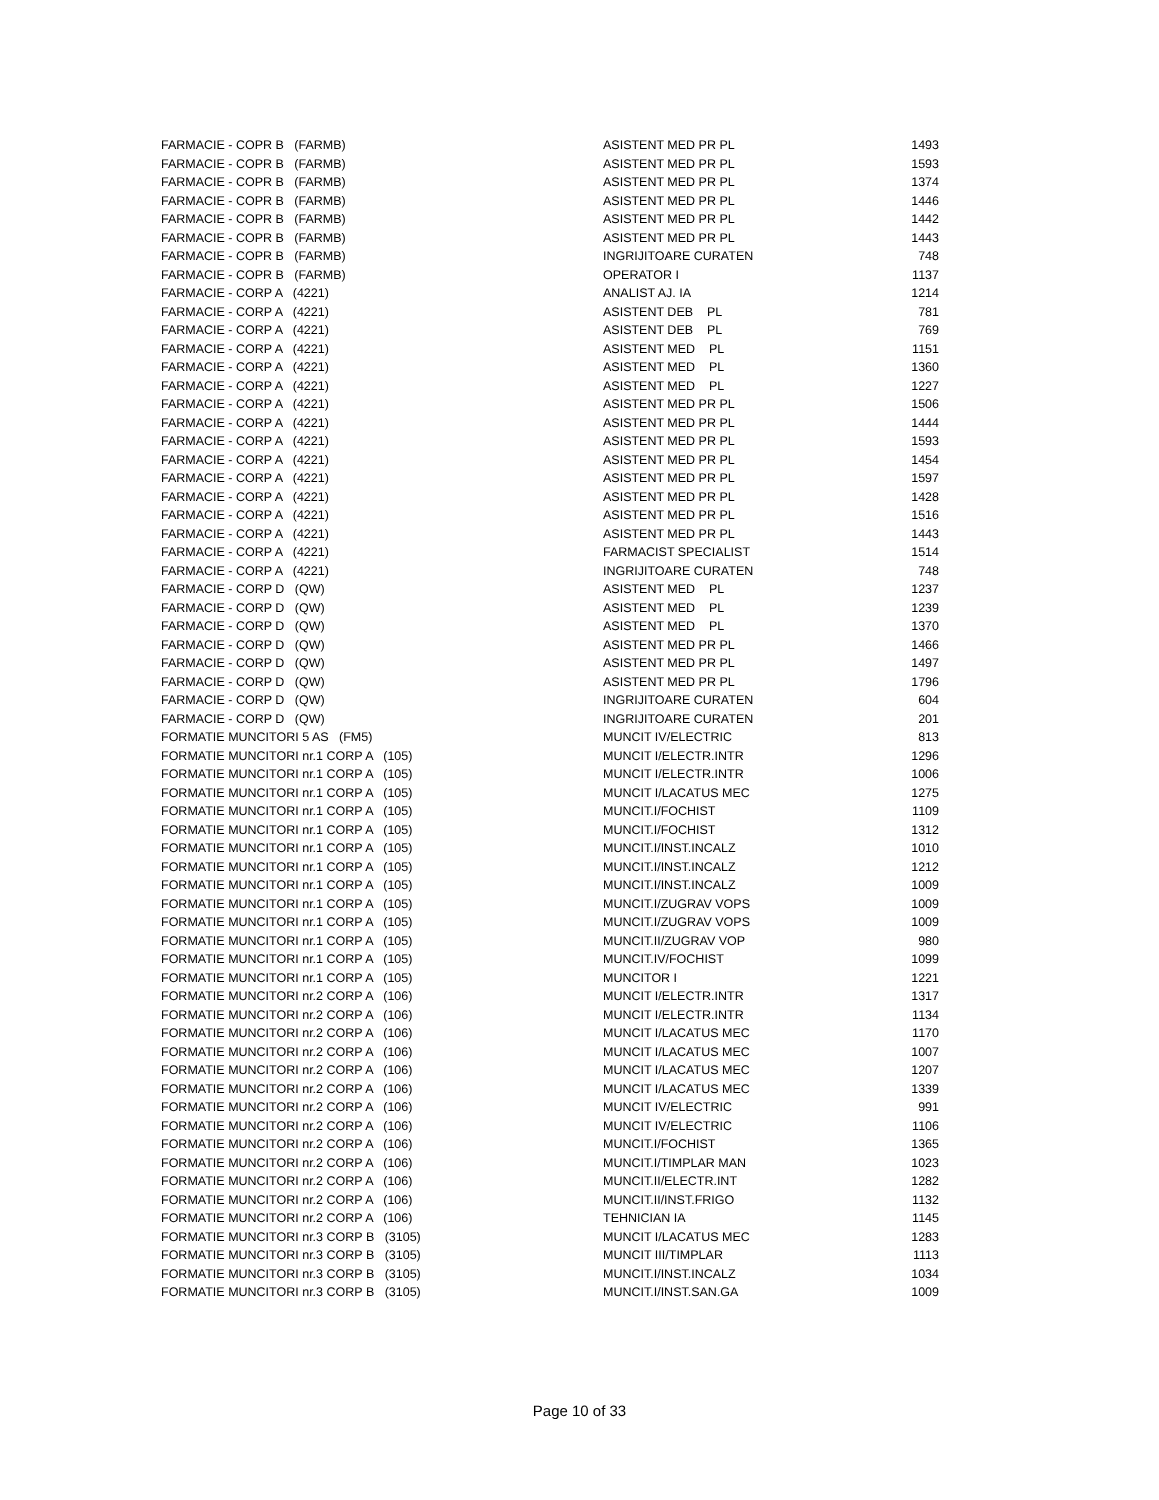| FARMACIE - COPR B (FARMB) | ASISTENT MED PR PL | 1493 |
| FARMACIE - COPR B (FARMB) | ASISTENT MED PR PL | 1593 |
| FARMACIE - COPR B (FARMB) | ASISTENT MED PR PL | 1374 |
| FARMACIE - COPR B (FARMB) | ASISTENT MED PR PL | 1446 |
| FARMACIE - COPR B (FARMB) | ASISTENT MED PR PL | 1442 |
| FARMACIE - COPR B (FARMB) | ASISTENT MED PR PL | 1443 |
| FARMACIE - COPR B (FARMB) | INGRIJITOARE CURATEN | 748 |
| FARMACIE - COPR B (FARMB) | OPERATOR I | 1137 |
| FARMACIE - CORP A (4221) | ANALIST AJ. IA | 1214 |
| FARMACIE - CORP A (4221) | ASISTENT DEB PL | 781 |
| FARMACIE - CORP A (4221) | ASISTENT DEB PL | 769 |
| FARMACIE - CORP A (4221) | ASISTENT MED PL | 1151 |
| FARMACIE - CORP A (4221) | ASISTENT MED PL | 1360 |
| FARMACIE - CORP A (4221) | ASISTENT MED PL | 1227 |
| FARMACIE - CORP A (4221) | ASISTENT MED PR PL | 1506 |
| FARMACIE - CORP A (4221) | ASISTENT MED PR PL | 1444 |
| FARMACIE - CORP A (4221) | ASISTENT MED PR PL | 1593 |
| FARMACIE - CORP A (4221) | ASISTENT MED PR PL | 1454 |
| FARMACIE - CORP A (4221) | ASISTENT MED PR PL | 1597 |
| FARMACIE - CORP A (4221) | ASISTENT MED PR PL | 1428 |
| FARMACIE - CORP A (4221) | ASISTENT MED PR PL | 1516 |
| FARMACIE - CORP A (4221) | ASISTENT MED PR PL | 1443 |
| FARMACIE - CORP A (4221) | FARMACIST SPECIALIST | 1514 |
| FARMACIE - CORP A (4221) | INGRIJITOARE CURATEN | 748 |
| FARMACIE - CORP D (QW) | ASISTENT MED PL | 1237 |
| FARMACIE - CORP D (QW) | ASISTENT MED PL | 1239 |
| FARMACIE - CORP D (QW) | ASISTENT MED PL | 1370 |
| FARMACIE - CORP D (QW) | ASISTENT MED PR PL | 1466 |
| FARMACIE - CORP D (QW) | ASISTENT MED PR PL | 1497 |
| FARMACIE - CORP D (QW) | ASISTENT MED PR PL | 1796 |
| FARMACIE - CORP D (QW) | INGRIJITOARE CURATEN | 604 |
| FARMACIE - CORP D (QW) | INGRIJITOARE CURATEN | 201 |
| FORMATIE MUNCITORI 5 AS (FM5) | MUNCIT IV/ELECTRIC | 813 |
| FORMATIE MUNCITORI nr.1 CORP A (105) | MUNCIT I/ELECTR.INTR | 1296 |
| FORMATIE MUNCITORI nr.1 CORP A (105) | MUNCIT I/ELECTR.INTR | 1006 |
| FORMATIE MUNCITORI nr.1 CORP A (105) | MUNCIT I/LACATUS MEC | 1275 |
| FORMATIE MUNCITORI nr.1 CORP A (105) | MUNCIT.I/FOCHIST | 1109 |
| FORMATIE MUNCITORI nr.1 CORP A (105) | MUNCIT.I/FOCHIST | 1312 |
| FORMATIE MUNCITORI nr.1 CORP A (105) | MUNCIT.I/INST.INCALZ | 1010 |
| FORMATIE MUNCITORI nr.1 CORP A (105) | MUNCIT.I/INST.INCALZ | 1212 |
| FORMATIE MUNCITORI nr.1 CORP A (105) | MUNCIT.I/INST.INCALZ | 1009 |
| FORMATIE MUNCITORI nr.1 CORP A (105) | MUNCIT.I/ZUGRAV VOPS | 1009 |
| FORMATIE MUNCITORI nr.1 CORP A (105) | MUNCIT.I/ZUGRAV VOPS | 1009 |
| FORMATIE MUNCITORI nr.1 CORP A (105) | MUNCIT.II/ZUGRAV VOP | 980 |
| FORMATIE MUNCITORI nr.1 CORP A (105) | MUNCIT.IV/FOCHIST | 1099 |
| FORMATIE MUNCITORI nr.1 CORP A (105) | MUNCITOR I | 1221 |
| FORMATIE MUNCITORI nr.2 CORP A (106) | MUNCIT I/ELECTR.INTR | 1317 |
| FORMATIE MUNCITORI nr.2 CORP A (106) | MUNCIT I/ELECTR.INTR | 1134 |
| FORMATIE MUNCITORI nr.2 CORP A (106) | MUNCIT I/LACATUS MEC | 1170 |
| FORMATIE MUNCITORI nr.2 CORP A (106) | MUNCIT I/LACATUS MEC | 1007 |
| FORMATIE MUNCITORI nr.2 CORP A (106) | MUNCIT I/LACATUS MEC | 1207 |
| FORMATIE MUNCITORI nr.2 CORP A (106) | MUNCIT I/LACATUS MEC | 1339 |
| FORMATIE MUNCITORI nr.2 CORP A (106) | MUNCIT IV/ELECTRIC | 991 |
| FORMATIE MUNCITORI nr.2 CORP A (106) | MUNCIT IV/ELECTRIC | 1106 |
| FORMATIE MUNCITORI nr.2 CORP A (106) | MUNCIT.I/FOCHIST | 1365 |
| FORMATIE MUNCITORI nr.2 CORP A (106) | MUNCIT.I/TIMPLAR MAN | 1023 |
| FORMATIE MUNCITORI nr.2 CORP A (106) | MUNCIT.II/ELECTR.INT | 1282 |
| FORMATIE MUNCITORI nr.2 CORP A (106) | MUNCIT.II/INST.FRIGO | 1132 |
| FORMATIE MUNCITORI nr.2 CORP A (106) | TEHNICIAN IA | 1145 |
| FORMATIE MUNCITORI nr.3 CORP B (3105) | MUNCIT I/LACATUS MEC | 1283 |
| FORMATIE MUNCITORI nr.3 CORP B (3105) | MUNCIT III/TIMPLAR | 1113 |
| FORMATIE MUNCITORI nr.3 CORP B (3105) | MUNCIT.I/INST.INCALZ | 1034 |
| FORMATIE MUNCITORI nr.3 CORP B (3105) | MUNCIT.I/INST.SAN.GA | 1009 |
Page 10 of 33